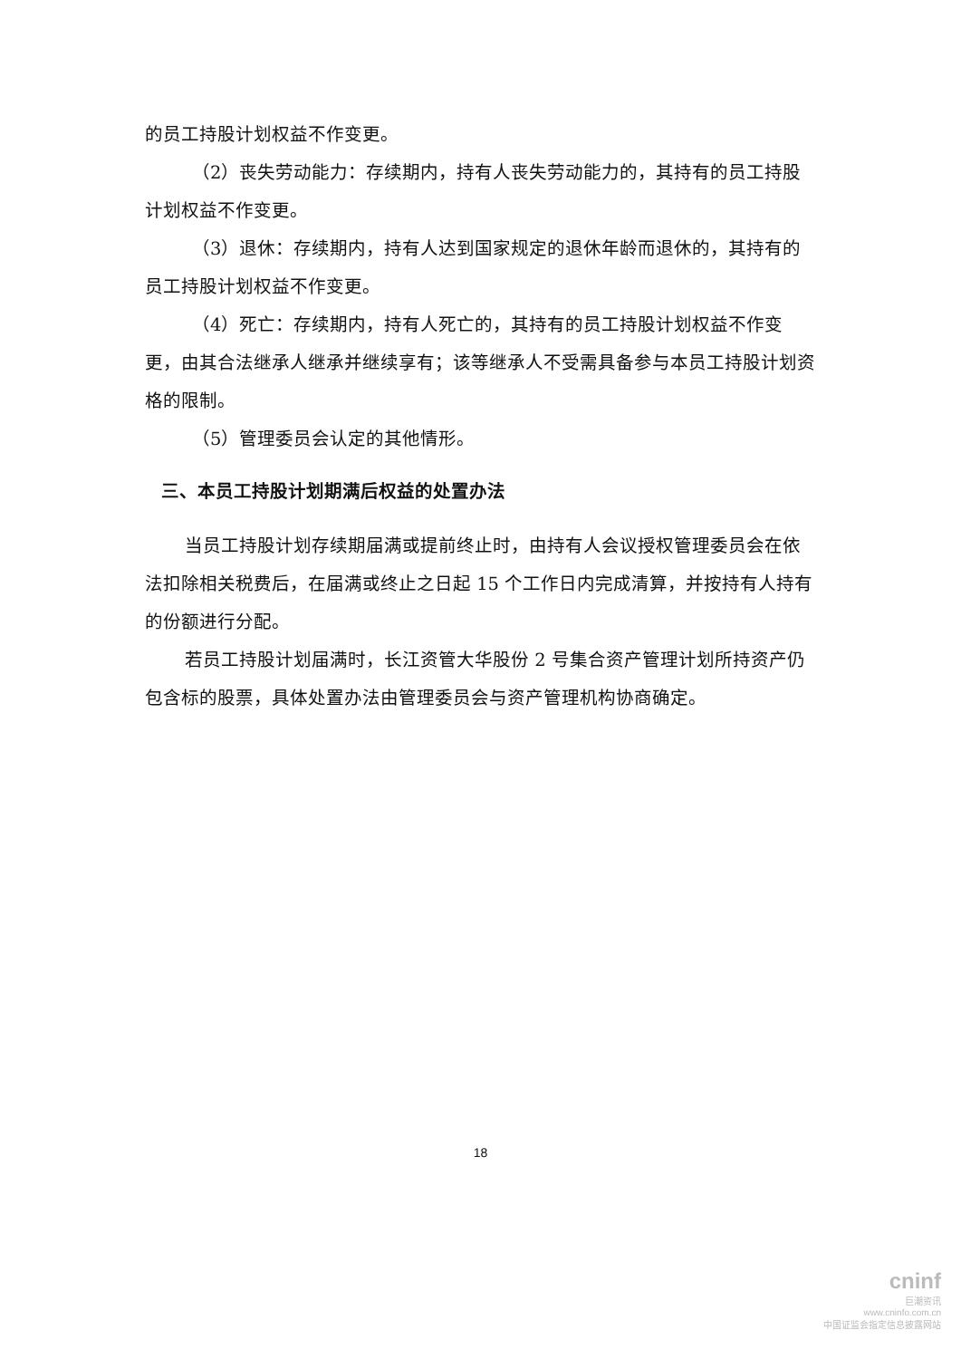的员工持股计划权益不作变更。
（2）丧失劳动能力：存续期内，持有人丧失劳动能力的，其持有的员工持股计划权益不作变更。
（3）退休：存续期内，持有人达到国家规定的退休年龄而退休的，其持有的员工持股计划权益不作变更。
（4）死亡：存续期内，持有人死亡的，其持有的员工持股计划权益不作变更，由其合法继承人继承并继续享有；该等继承人不受需具备参与本员工持股计划资格的限制。
（5）管理委员会认定的其他情形。
三、本员工持股计划期满后权益的处置办法
当员工持股计划存续期届满或提前终止时，由持有人会议授权管理委员会在依法扣除相关税费后，在届满或终止之日起 15 个工作日内完成清算，并按持有人持有的份额进行分配。
若员工持股计划届满时，长江资管大华股份 2 号集合资产管理计划所持资产仍包含标的股票，具体处置办法由管理委员会与资产管理机构协商确定。
18
cninf
巨潮资讯
www.cninfo.com.cn
中国证监会指定信息披露网站